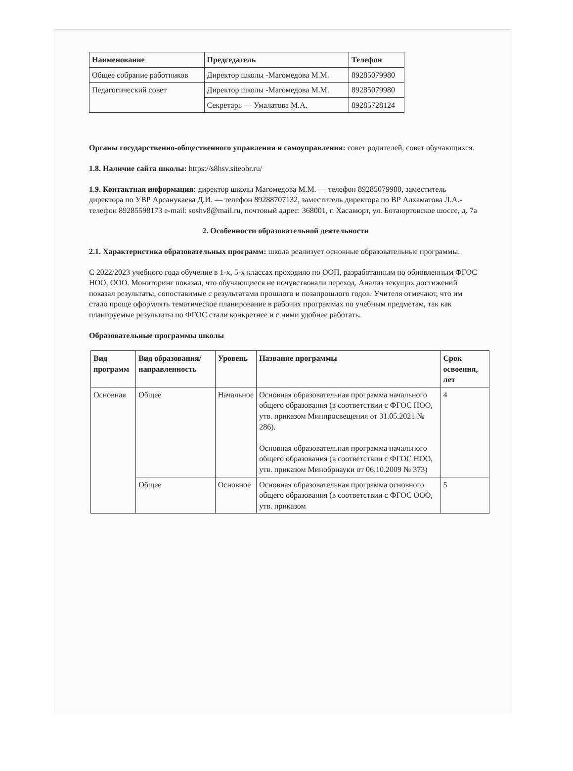| Наименование | Председатель | Телефон |
| --- | --- | --- |
| Общее собрание работников | Директор школы -Магомедова М.М. | 89285079980 |
| Педагогический совет | Директор школы -Магомедова М.М. | 89285079980 |
| | Секретарь — Умалатова М.А. | 89285728124 |
Органы государственно-общественного управления и самоуправления: совет родителей, совет обучающихся.
1.8. Наличие сайта школы: https://s8hsv.siteobr.ru/
1.9. Контактная информация: директор школы Магомедова М.М. — телефон 89285079980, заместитель директора по УВР Арсанукаева Д.И. — телефон 89288707132, заместитель директора по ВР Алхаматова Л.А.- телефон 89285598173 e-mail: soshv8@mail.ru, почтовый адрес: 368001, г. Хасавюрт, ул. Ботаюртовское шоссе, д. 7а
2. Особенности образовательной деятельности
2.1. Характеристика образовательных программ: школа реализует основные образовательные программы.
С 2022/2023 учебного года обучение в 1-х, 5-х классах проходило по ООП, разработанным по обновленным ФГОС НОО, ООО. Мониторинг показал, что обучающиеся не почувствовали переход. Анализ текущих достижений показал результаты, сопоставимые с результатами прошлого и позапрошлого годов. Учителя отмечают, что им стало проще оформлять тематическое планирование в рабочих программах по учебным предметам, так как планируемые результаты по ФГОС стали конкретнее и с ними удобнее работать.
Образовательные программы школы
| Вид программ | Вид образования/направленность | Уровень | Название программы | Срок освоения, лет |
| --- | --- | --- | --- | --- |
| Основная | Общее | Начальное | Основная образовательная программа начального общего образования (в соответствии с ФГОС НОО, утв. приказом Минпросвещения от 31.05.2021 № 286). Основная образовательная программа начального общего образования (в соответствии с ФГОС НОО, утв. приказом Минобрнауки от 06.10.2009 № 373) | 4 |
| | Общее | Основное | Основная образовательная программа основного общего образования (в соответствии с ФГОС ООО, утв. приказом | 5 |